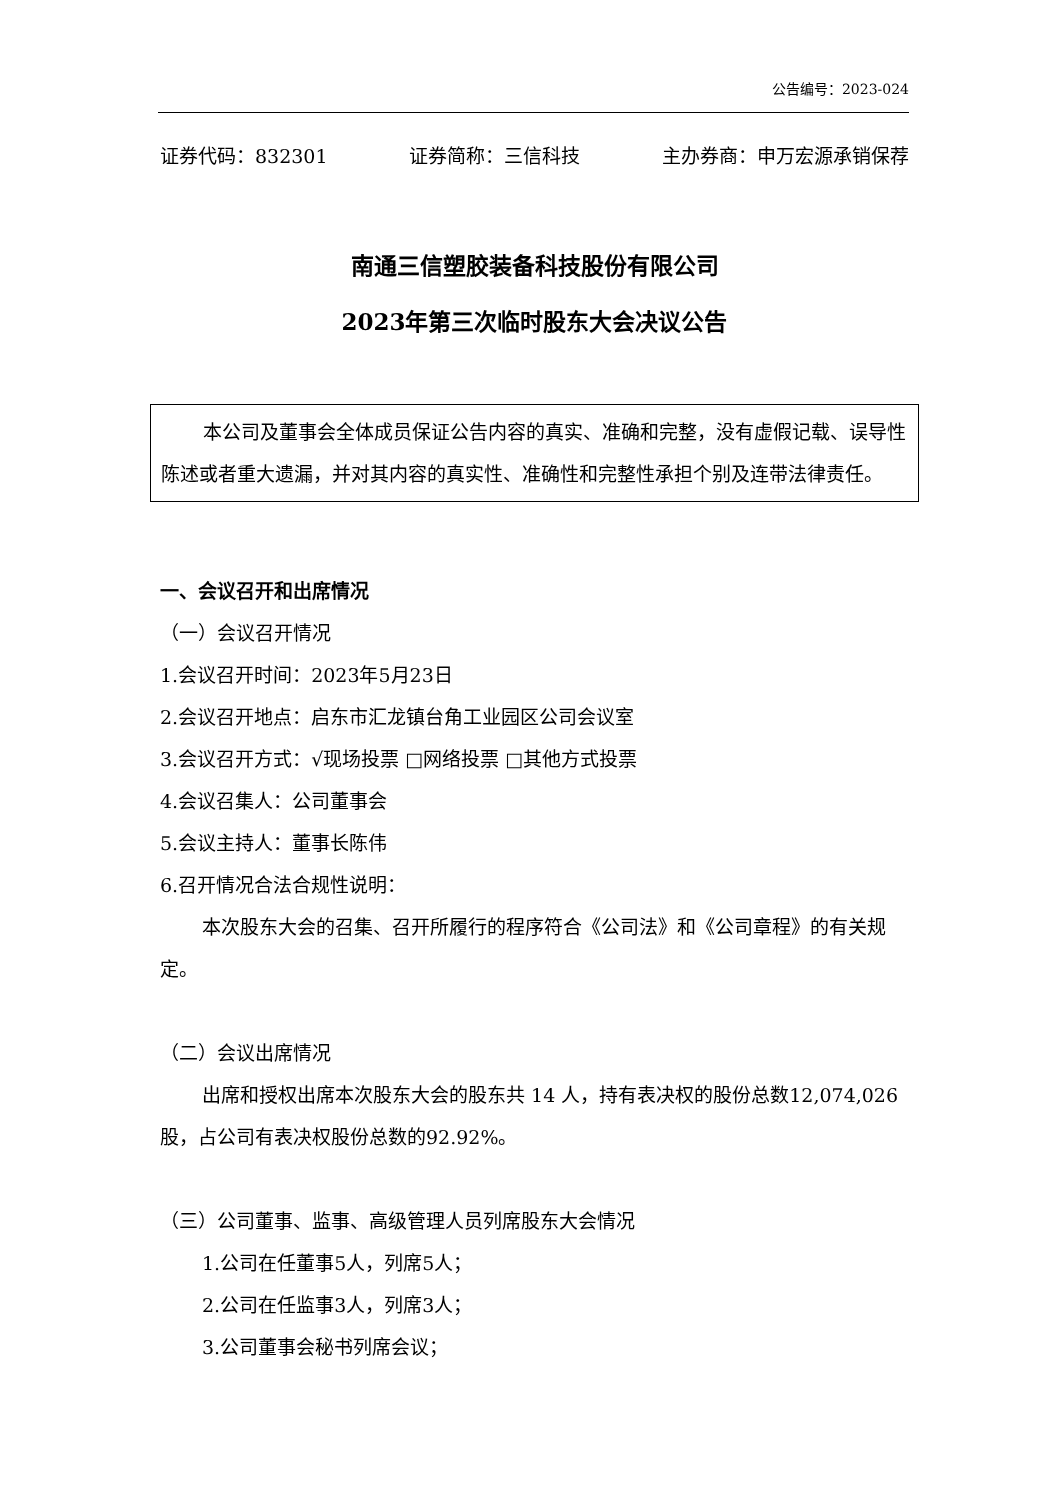公告编号：2023-024
证券代码：832301 证券简称：三信科技 主办券商：申万宏源承销保荐
南通三信塑胶装备科技股份有限公司
2023年第三次临时股东大会决议公告
本公司及董事会全体成员保证公告内容的真实、准确和完整，没有虚假记载、误导性陈述或者重大遗漏，并对其内容的真实性、准确性和完整性承担个别及连带法律责任。
一、会议召开和出席情况
（一）会议召开情况
1.会议召开时间：2023年5月23日
2.会议召开地点：启东市汇龙镇台角工业园区公司会议室
3.会议召开方式：√现场投票 □网络投票 □其他方式投票
4.会议召集人：公司董事会
5.会议主持人：董事长陈伟
6.召开情况合法合规性说明：
本次股东大会的召集、召开所履行的程序符合《公司法》和《公司章程》的有关规定。
（二）会议出席情况
出席和授权出席本次股东大会的股东共 14 人，持有表决权的股份总数12,074,026股，占公司有表决权股份总数的92.92%。
（三）公司董事、监事、高级管理人员列席股东大会情况
1.公司在任董事5人，列席5人；
2.公司在任监事3人，列席3人；
3.公司董事会秘书列席会议；